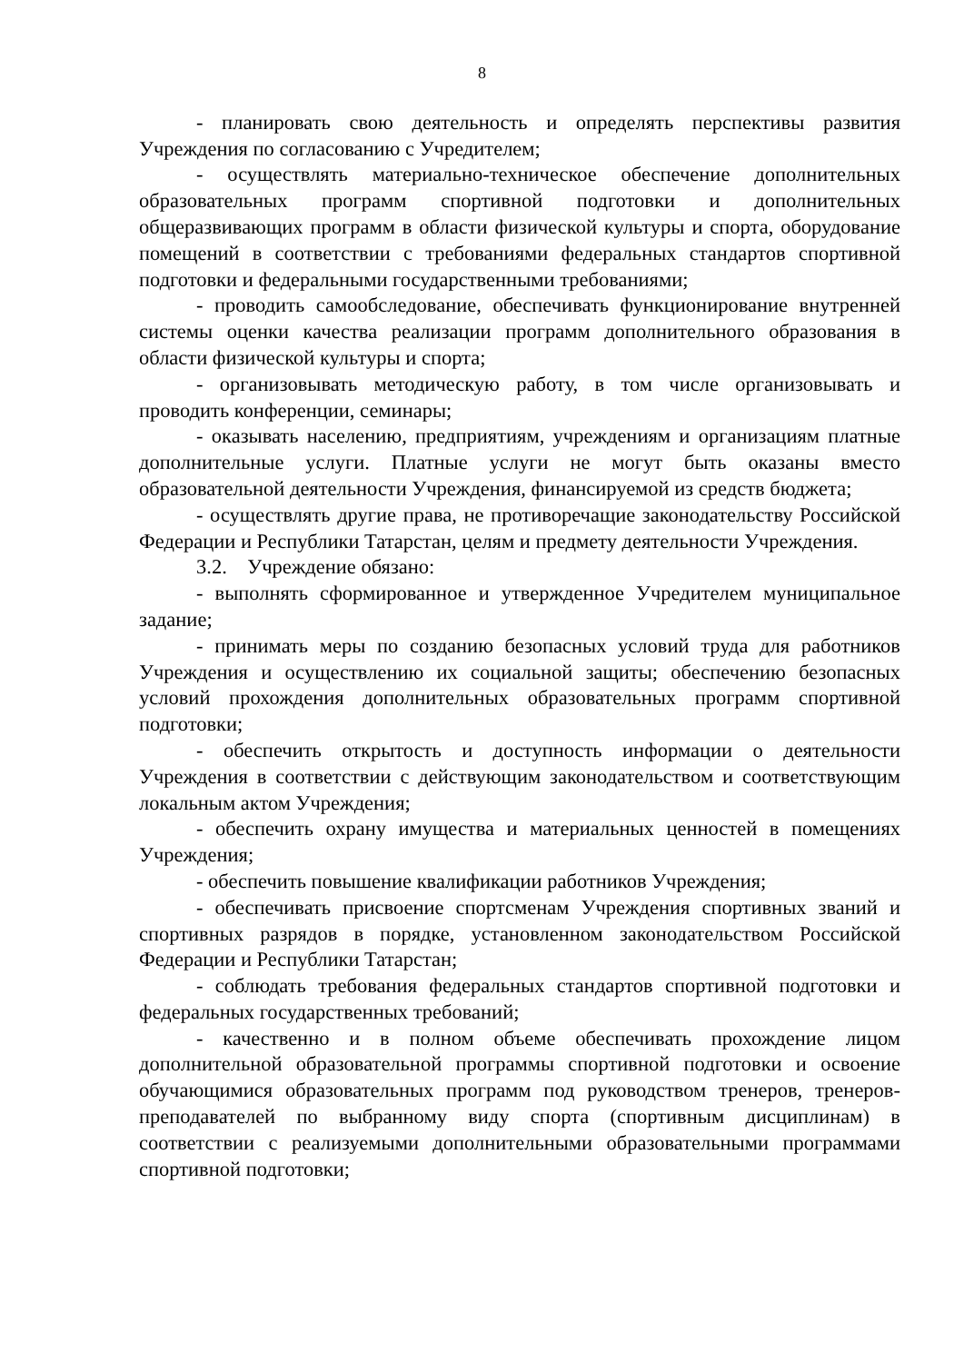8
- планировать свою деятельность и определять перспективы развития Учреждения по согласованию с Учредителем;
- осуществлять материально-техническое обеспечение дополнительных образовательных программ спортивной подготовки и дополнительных общеразвивающих программ в области физической культуры и спорта, оборудование помещений в соответствии с требованиями федеральных стандартов спортивной подготовки и федеральными государственными требованиями;
- проводить самообследование, обеспечивать функционирование внутренней системы оценки качества реализации программ дополнительного образования в области физической культуры и спорта;
- организовывать методическую работу, в том числе организовывать и проводить конференции, семинары;
- оказывать населению, предприятиям, учреждениям и организациям платные дополнительные услуги. Платные услуги не могут быть оказаны вместо образовательной деятельности Учреждения, финансируемой из средств бюджета;
- осуществлять другие права, не противоречащие законодательству Российской Федерации и Республики Татарстан, целям и предмету деятельности Учреждения.
3.2. Учреждение обязано:
- выполнять сформированное и утвержденное Учредителем муниципальное задание;
- принимать меры по созданию безопасных условий труда для работников Учреждения и осуществлению их социальной защиты; обеспечению безопасных условий прохождения дополнительных образовательных программ спортивной подготовки;
- обеспечить открытость и доступность информации о деятельности Учреждения в соответствии с действующим законодательством и соответствующим локальным актом Учреждения;
- обеспечить охрану имущества и материальных ценностей в помещениях Учреждения;
- обеспечить повышение квалификации работников Учреждения;
- обеспечивать присвоение спортсменам Учреждения спортивных званий и спортивных разрядов в порядке, установленном законодательством Российской Федерации и Республики Татарстан;
- соблюдать требования федеральных стандартов спортивной подготовки и федеральных государственных требований;
- качественно и в полном объеме обеспечивать прохождение лицом дополнительной образовательной программы спортивной подготовки и освоение обучающимися образовательных программ под руководством тренеров, тренеров-преподавателей по выбранному виду спорта (спортивным дисциплинам) в соответствии с реализуемыми дополнительными образовательными программами спортивной подготовки;